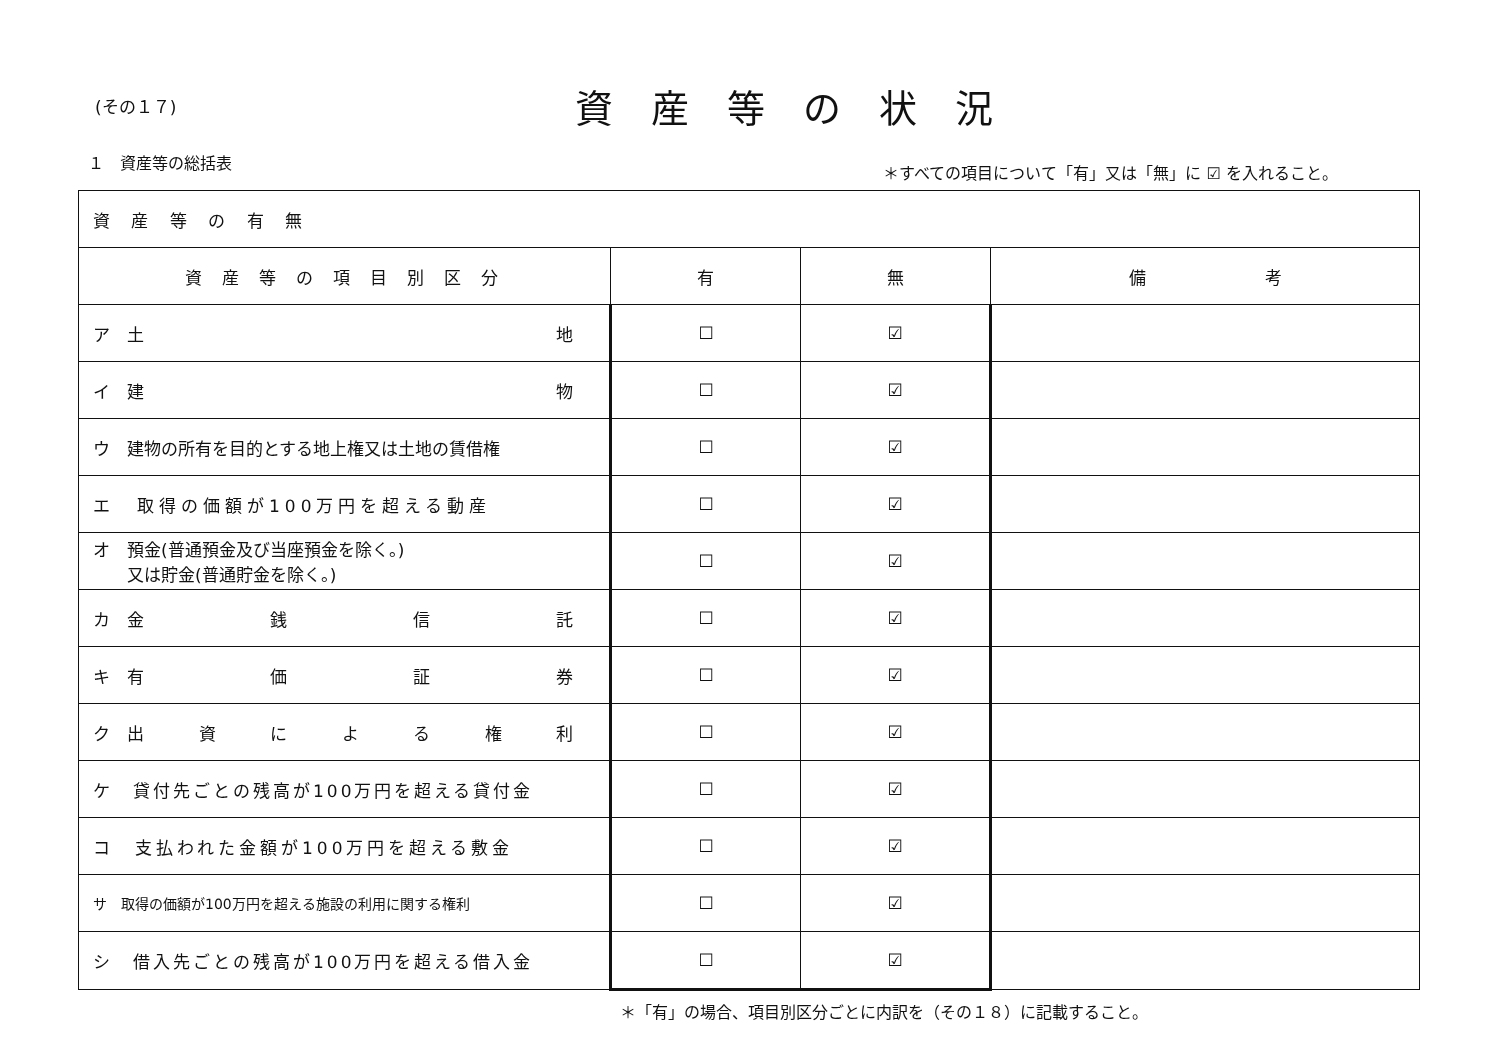(その１７)
資産等の状況
１　資産等の総括表
＊すべての項目について「有」又は「無」に ☑ を入れること。
| 資 産 等 の 有 無 | | | |
| 資産等の項目別区分 | 有 | 無 | 備 考 |
| ア 土 地 | ☐ | ☑ | |
| イ 建 物 | ☐ | ☑ | |
| ウ 建物の所有を目的とする地上権又は土地の賃借権 | ☐ | ☑ | |
| エ 取得の価額が100万円を超える動産 | ☐ | ☑ | |
| オ 預金(普通預金及び当座預金を除く。) 又は貯金(普通貯金を除く。) | ☐ | ☑ | |
| カ 金 銭 信 託 | ☐ | ☑ | |
| キ 有 価 証 券 | ☐ | ☑ | |
| ク 出 資 に よ る 権 利 | ☐ | ☑ | |
| ケ 貸付先ごとの残高が100万円を超える貸付金 | ☐ | ☑ | |
| コ 支払われた金額が100万円を超える敷金 | ☐ | ☑ | |
| サ 取得の価額が100万円を超える施設の利用に関する権利 | ☐ | ☑ | |
| シ 借入先ごとの残高が100万円を超える借入金 | ☐ | ☑ | |
＊「有」の場合、項目別区分ごとに内訳を（その１８）に記載すること。